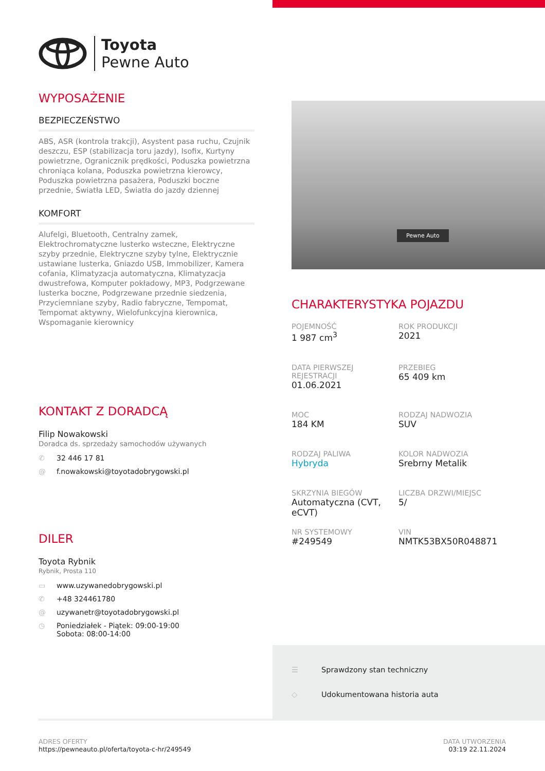Toyota
Pewne Auto
WYPOSAŻENIE
BEZPIECZEŃSTWO
ABS, ASR (kontrola trakcji), Asystent pasa ruchu, Czujnik deszczu, ESP (stabilizacja toru jazdy), Isofix, Kurtyny powietrzne, Ogranicznik prędkości, Poduszka powietrzna chroniąca kolana, Poduszka powietrzna kierowcy, Poduszka powietrzna pasażera, Poduszki boczne przednie, Światła LED, Światła do jazdy dziennej
KOMFORT
Alufelgi, Bluetooth, Centralny zamek, Elektrochromatyczne lusterko wsteczne, Elektryczne szyby przednie, Elektryczne szyby tylne, Elektrycznie ustawiane lusterka, Gniazdo USB, Immobilizer, Kamera cofania, Klimatyzacja automatyczna, Klimatyzacja dwustrefowa, Komputer pokładowy, MP3, Podgrzewane lusterka boczne, Podgrzewane przednie siedzenia, Przyciemniane szyby, Radio fabryczne, Tempomat, Tempomat aktywny, Wielofunkcyjna kierownica, Wspomaganie kierownicy
KONTAKT Z DORADCĄ
Filip Nowakowski
Doradca ds. sprzedaży samochodów używanych
✆ 32 446 17 81
@ f.nowakowski@toyotadobrygowski.pl
DILER
Toyota Rybnik
Rybnik, Prosta 110
▭ www.uzywanedobrygowski.pl
✆ +48 324461780
@ uzywanetr@toyotadobrygowski.pl
◷ Poniedziałek - Piątek: 09:00-19:00
Sobota: 08:00-14:00
Pewne Auto
CHARAKTERYSTYKA POJAZDU
POJEMNOŚĆ
1 987 cm<sup>3</sup>
ROK PRODUKCJI
2021
DATA PIERWSZEJ REJESTRACJI
01.06.2021
PRZEBIEG
65 409 km
MOC
184 KM
RODZAJ NADWOZIA
SUV
RODZAJ PALIWA
Hybryda
KOLOR NADWOZIA
Srebrny Metalik
SKRZYNIA BIEGÓW
Automatyczna (CVT, eCVT)
LICZBA DRZWI/MIEJSC
5/
NR SYSTEMOWY
#249549
VIN
NMTK53BX50R048871
☰ Sprawdzony stan techniczny
◇ Udokumentowana historia auta
ADRES OFERTY
https://pewneauto.pl/oferta/toyota-c-hr/249549
DATA UTWORZENIA
03:19 22.11.2024